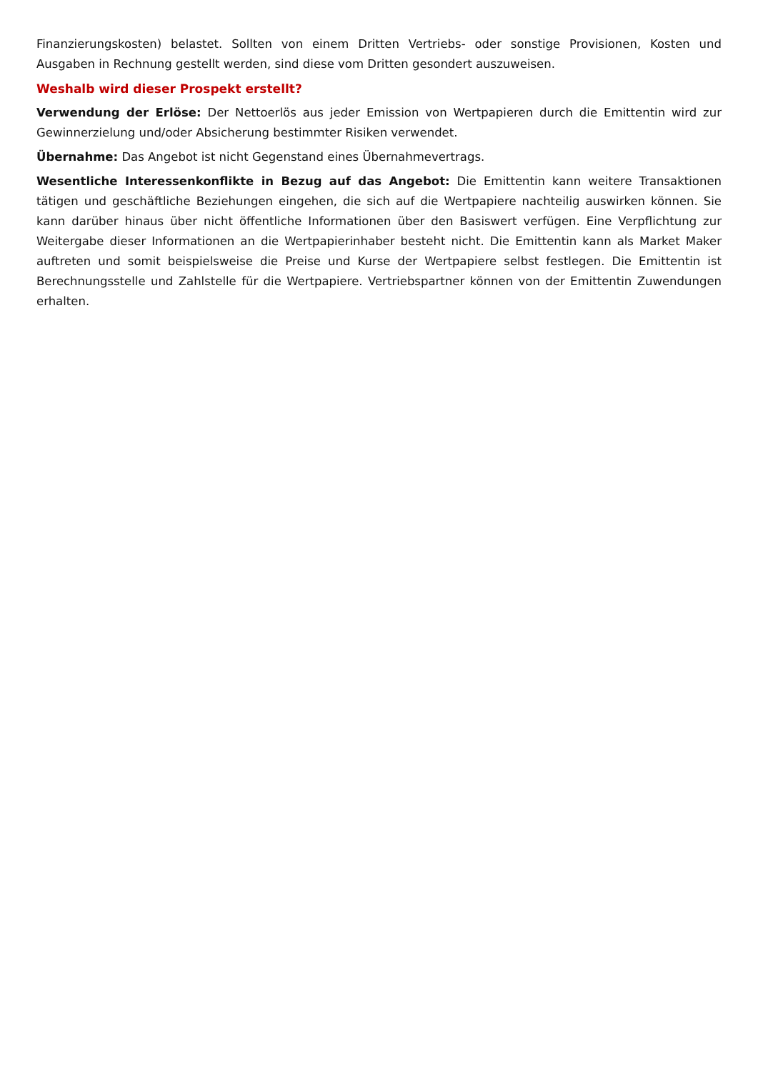Finanzierungskosten) belastet. Sollten von einem Dritten Vertriebs- oder sonstige Provisionen, Kosten und Ausgaben in Rechnung gestellt werden, sind diese vom Dritten gesondert auszuweisen.
Weshalb wird dieser Prospekt erstellt?
Verwendung der Erlöse: Der Nettoerlös aus jeder Emission von Wertpapieren durch die Emittentin wird zur Gewinnerzielung und/oder Absicherung bestimmter Risiken verwendet.
Übernahme: Das Angebot ist nicht Gegenstand eines Übernahmevertrags.
Wesentliche Interessenkonflikte in Bezug auf das Angebot: Die Emittentin kann weitere Transaktionen tätigen und geschäftliche Beziehungen eingehen, die sich auf die Wertpapiere nachteilig auswirken können. Sie kann darüber hinaus über nicht öffentliche Informationen über den Basiswert verfügen. Eine Verpflichtung zur Weitergabe dieser Informationen an die Wertpapierinhaber besteht nicht. Die Emittentin kann als Market Maker auftreten und somit beispielsweise die Preise und Kurse der Wertpapiere selbst festlegen. Die Emittentin ist Berechnungsstelle und Zahlstelle für die Wertpapiere. Vertriebspartner können von der Emittentin Zuwendungen erhalten.